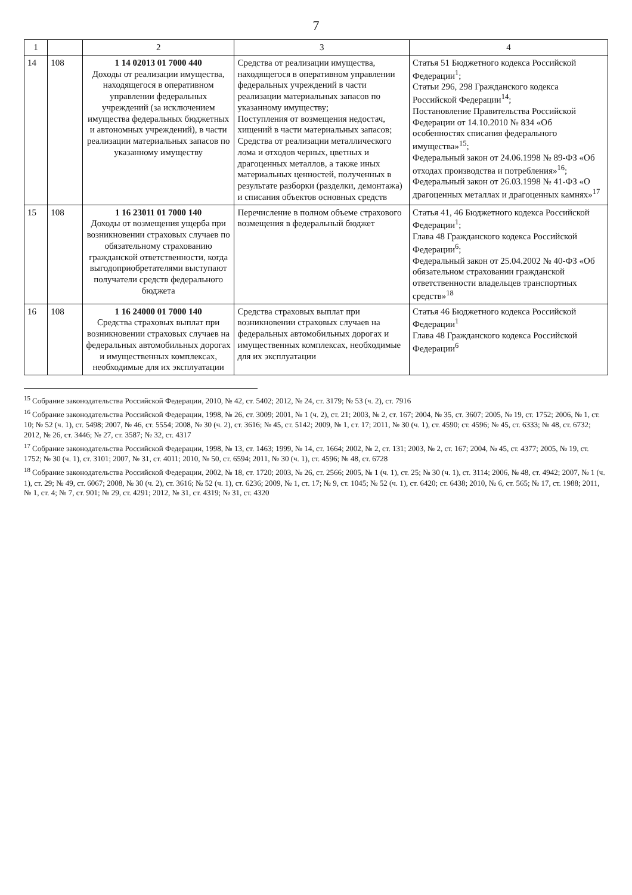7
| 1 | | 2 | 3 | 4 |
| --- | --- | --- | --- | --- |
| 14 | 108 | 1 14 02013 01 7000 440 Доходы от реализации имущества, находящегося в оперативном управлении федеральных учреждений (за исключением имущества федеральных бюджетных и автономных учреждений), в части реализации материальных запасов по указанному имуществу | Средства от реализации имущества, находящегося в оперативном управлении федеральных учреждений в части реализации материальных запасов по указанному имуществу; Поступления от возмещения недостач, хищений в части материальных запасов; Средства от реализации металлического лома и отходов черных, цветных и драгоценных металлов, а также иных материальных ценностей, полученных в результате разборки (разделки, демонтажа) и списания объектов основных средств | Статья 51 Бюджетного кодекса Российской Федерации<sup>1</sup>; Статьи 296, 298 Гражданского кодекса Российской Федерации<sup>14</sup>; Постановление Правительства Российской Федерации от 14.10.2010 № 834 «Об особенностях списания федерального имущества»<sup>15</sup>; Федеральный закон от 24.06.1998 № 89-ФЗ «Об отходах производства и потребления»<sup>16</sup>; Федеральный закон от 26.03.1998 № 41-ФЗ «О драгоценных металлах и драгоценных камнях»<sup>17</sup> |
| 15 | 108 | 1 16 23011 01 7000 140 Доходы от возмещения ущерба при возникновении страховых случаев по обязательному страхованию гражданской ответственности, когда выгодоприобретателями выступают получатели средств федерального бюджета | Перечисление в полном объеме страхового возмещения в федеральный бюджет | Статья 41, 46 Бюджетного кодекса Российской Федерации<sup>1</sup>; Глава 48 Гражданского кодекса Российской Федерации<sup>6</sup>; Федеральный закон от 25.04.2002 № 40-ФЗ «Об обязательном страховании гражданской ответственности владельцев транспортных средств»<sup>18</sup> |
| 16 | 108 | 1 16 24000 01 7000 140 Средства страховых выплат при возникновении страховых случаев на федеральных автомобильных дорогах и имущественных комплексах, необходимые для их эксплуатации | Средства страховых выплат при возникновении страховых случаев на федеральных автомобильных дорогах и имущественных комплексах, необходимые для их эксплуатации | Статья 46 Бюджетного кодекса Российской Федерации<sup>1</sup> Глава 48 Гражданского кодекса Российской Федерации<sup>6</sup> |
<sup>15</sup> Собрание законодательства Российской Федерации, 2010, № 42, ст. 5402; 2012, № 24, ст. 3179; № 53 (ч. 2), ст. 7916
<sup>16</sup> Собрание законодательства Российской Федерации, 1998, № 26, ст. 3009; 2001, № 1 (ч. 2), ст. 21; 2003, № 2, ст. 167; 2004, № 35, ст. 3607; 2005, № 19, ст. 1752; 2006, № 1, ст. 10; № 52 (ч. 1), ст. 5498; 2007, № 46, ст. 5554; 2008, № 30 (ч. 2), ст. 3616; № 45, ст. 5142; 2009, № 1, ст. 17; 2011, № 30 (ч. 1), ст. 4590; ст. 4596; № 45, ст. 6333; № 48, ст. 6732; 2012, № 26, ст. 3446; № 27, ст. 3587; № 32, ст. 4317
<sup>17</sup> Собрание законодательства Российской Федерации, 1998, № 13, ст. 1463; 1999, № 14, ст. 1664; 2002, № 2, ст. 131; 2003, № 2, ст. 167; 2004, № 45, ст. 4377; 2005, № 19, ст. 1752; № 30 (ч. 1), ст. 3101; 2007, № 31, ст. 4011; 2010, № 50, ст. 6594; 2011, № 30 (ч. 1), ст. 4596; № 48, ст. 6728
<sup>18</sup> Собрание законодательства Российской Федерации, 2002, № 18, ст. 1720; 2003, № 26, ст. 2566; 2005, № 1 (ч. 1), ст. 25; № 30 (ч. 1), ст. 3114; 2006, № 48, ст. 4942; 2007, № 1 (ч. 1), ст. 29; № 49, ст. 6067; 2008, № 30 (ч. 2), ст. 3616; № 52 (ч. 1), ст. 6236; 2009, № 1, ст. 17; № 9, ст. 1045; № 52 (ч. 1), ст. 6420; ст. 6438; 2010, № 6, ст. 565; № 17, ст. 1988; 2011, № 1, ст. 4; № 7, ст. 901; № 29, ст. 4291; 2012, № 31, ст. 4319; № 31, ст. 4320